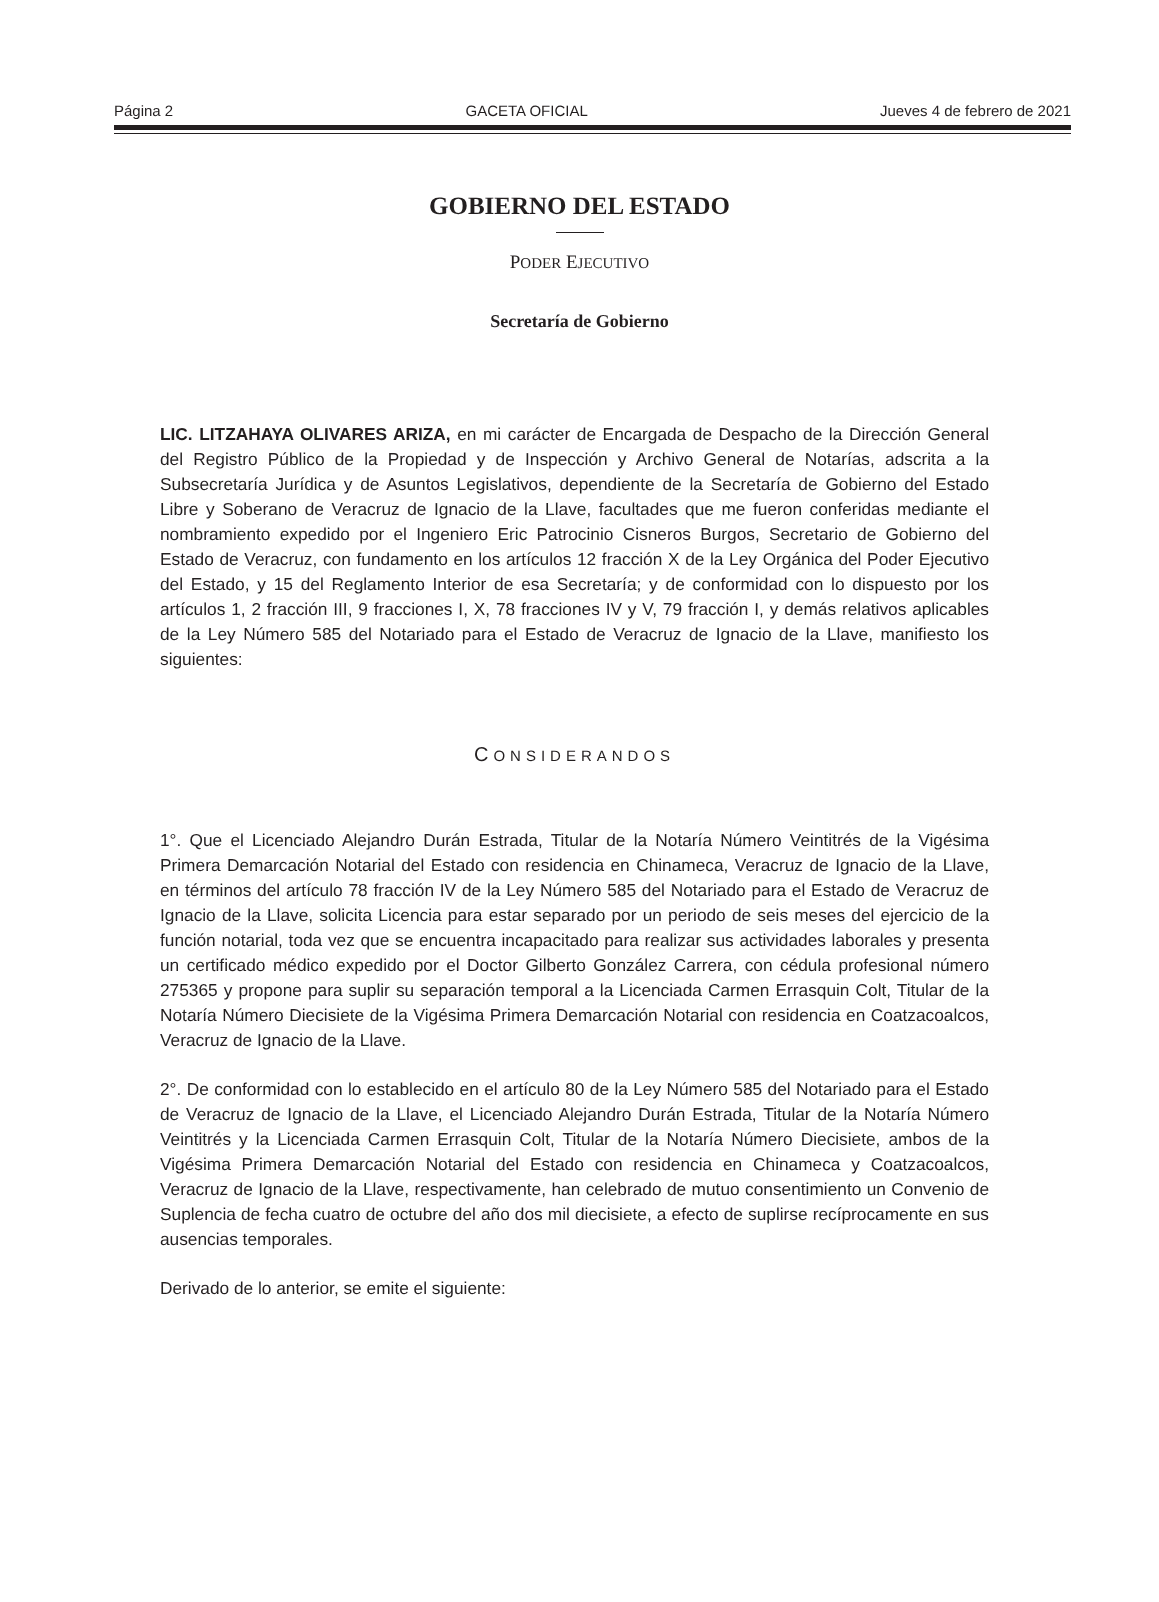Página 2 GACETA OFICIAL Jueves 4 de febrero de 2021
GOBIERNO DEL ESTADO
PODER EJECUTIVO
Secretaría de Gobierno
LIC. LITZAHAYA OLIVARES ARIZA, en mi carácter de Encargada de Despacho de la Dirección General del Registro Público de la Propiedad y de Inspección y Archivo General de Notarías, adscrita a la Subsecretaría Jurídica y de Asuntos Legislativos, dependiente de la Secretaría de Gobierno del Estado Libre y Soberano de Veracruz de Ignacio de la Llave, facultades que me fueron conferidas mediante el nombramiento expedido por el Ingeniero Eric Patrocinio Cisneros Burgos, Secretario de Gobierno del Estado de Veracruz, con fundamento en los artículos 12 fracción X de la Ley Orgánica del Poder Ejecutivo del Estado, y 15 del Reglamento Interior de esa Secretaría; y de conformidad con lo dispuesto por los artículos 1, 2 fracción III, 9 fracciones I, X, 78 fracciones IV y V, 79 fracción I, y demás relativos aplicables de la Ley Número 585 del Notariado para el Estado de Veracruz de Ignacio de la Llave, manifiesto los siguientes:
CONSIDERANDOS
1°. Que el Licenciado Alejandro Durán Estrada, Titular de la Notaría Número Veintitrés de la Vigésima Primera Demarcación Notarial del Estado con residencia en Chinameca, Veracruz de Ignacio de la Llave, en términos del artículo 78 fracción IV de la Ley Número 585 del Notariado para el Estado de Veracruz de Ignacio de la Llave, solicita Licencia para estar separado por un periodo de seis meses del ejercicio de la función notarial, toda vez que se encuentra incapacitado para realizar sus actividades laborales y presenta un certificado médico expedido por el Doctor Gilberto González Carrera, con cédula profesional número 275365 y propone para suplir su separación temporal a la Licenciada Carmen Errasquin Colt, Titular de la Notaría Número Diecisiete de la Vigésima Primera Demarcación Notarial con residencia en Coatzacoalcos, Veracruz de Ignacio de la Llave.
2°. De conformidad con lo establecido en el artículo 80 de la Ley Número 585 del Notariado para el Estado de Veracruz de Ignacio de la Llave, el Licenciado Alejandro Durán Estrada, Titular de la Notaría Número Veintitrés y la Licenciada Carmen Errasquin Colt, Titular de la Notaría Número Diecisiete, ambos de la Vigésima Primera Demarcación Notarial del Estado con residencia en Chinameca y Coatzacoalcos, Veracruz de Ignacio de la Llave, respectivamente, han celebrado de mutuo consentimiento un Convenio de Suplencia de fecha cuatro de octubre del año dos mil diecisiete, a efecto de suplirse recíprocamente en sus ausencias temporales.
Derivado de lo anterior, se emite el siguiente: